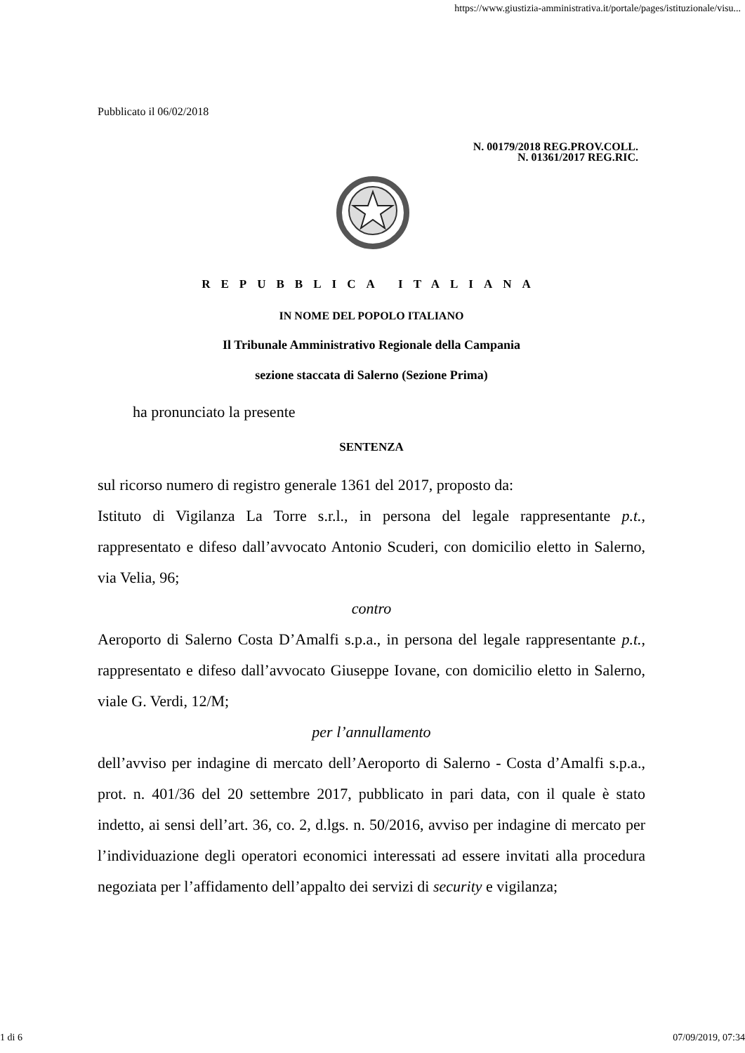https://www.giustizia-amministrativa.it/portale/pages/istituzionale/visu...
Pubblicato il 06/02/2018
N. 00179/2018 REG.PROV.COLL.
N. 01361/2017 REG.RIC.
REPUBBLICA ITALIANA
IN NOME DEL POPOLO ITALIANO
Il Tribunale Amministrativo Regionale della Campania
sezione staccata di Salerno (Sezione Prima)
ha pronunciato la presente
SENTENZA
sul ricorso numero di registro generale 1361 del 2017, proposto da:
Istituto di Vigilanza La Torre s.r.l., in persona del legale rappresentante p.t., rappresentato e difeso dall’avvocato Antonio Scuderi, con domicilio eletto in Salerno, via Velia, 96;
contro
Aeroporto di Salerno Costa D’Amalfi s.p.a., in persona del legale rappresentante p.t., rappresentato e difeso dall’avvocato Giuseppe Iovane, con domicilio eletto in Salerno, viale G. Verdi, 12/M;
per l’annullamento
dell’avviso per indagine di mercato dell’Aeroporto di Salerno - Costa d’Amalfi s.p.a., prot. n. 401/36 del 20 settembre 2017, pubblicato in pari data, con il quale è stato indetto, ai sensi dell’art. 36, co. 2, d.lgs. n. 50/2016, avviso per indagine di mercato per l’individuazione degli operatori economici interessati ad essere invitati alla procedura negoziata per l’affidamento dell’appalto dei servizi di security e vigilanza;
1 di 6 07/09/2019, 07:34